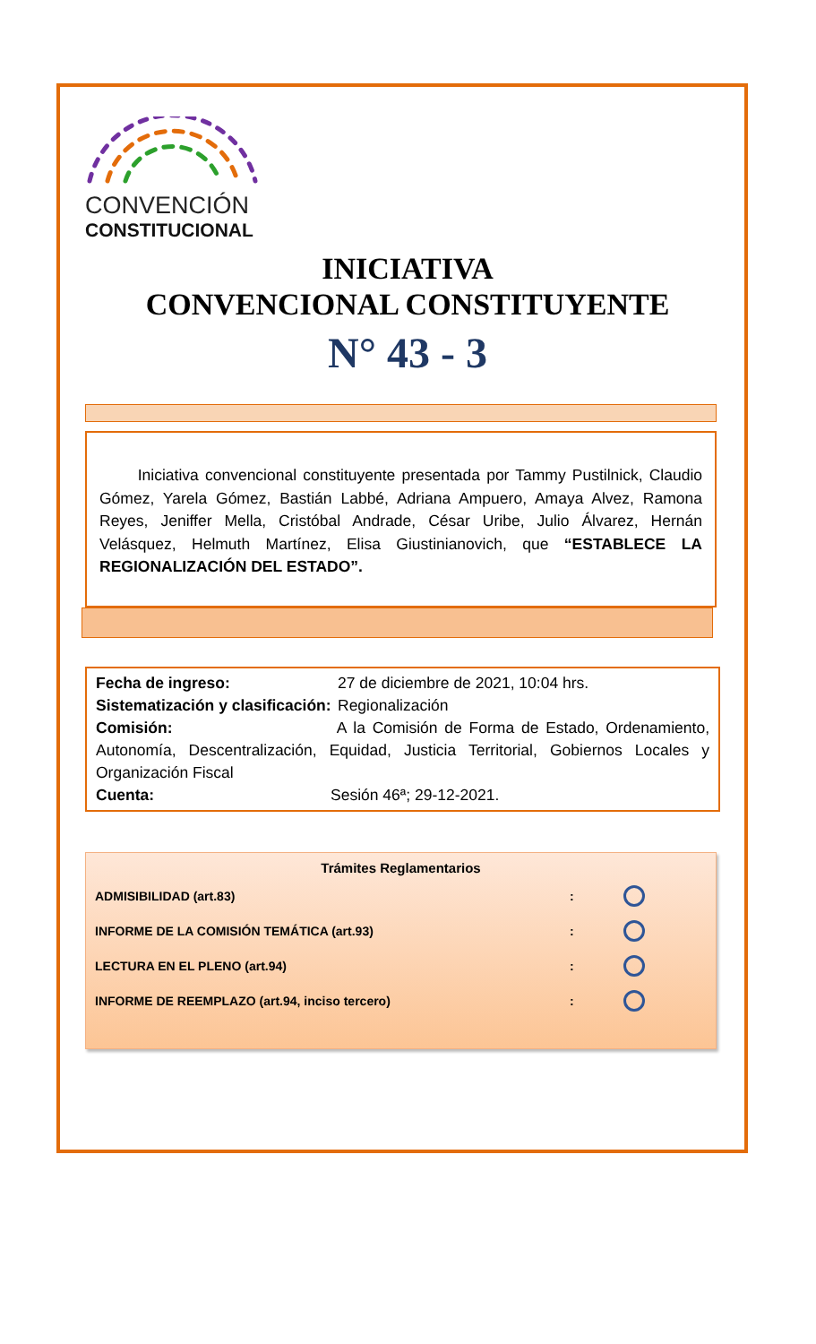CONVENCIÓN
CONSTITUCIONAL
INICIATIVA
CONVENCIONAL CONSTITUYENTE
N° 43 - 3
Iniciativa convencional constituyente presentada por Tammy Pustilnick, Claudio Gómez, Yarela Gómez, Bastián Labbé, Adriana Ampuero, Amaya Alvez, Ramona Reyes, Jeniffer Mella, Cristóbal Andrade, César Uribe, Julio Álvarez, Hernán Velásquez, Helmuth Martínez, Elisa Giustinianovich, que “ESTABLECE LA REGIONALIZACIÓN DEL ESTADO”.
Fecha de ingreso: 27 de diciembre de 2021, 10:04 hrs.
Sistematización y clasificación: Regionalización
Comisión: A la Comisión de Forma de Estado, Ordenamiento, Autonomía, Descentralización, Equidad, Justicia Territorial, Gobiernos Locales y Organización Fiscal
Cuenta: Sesión 46ª; 29-12-2021.
Trámites Reglamentarios
ADMISIBILIDAD (art.83):
INFORME DE LA COMISIÓN TEMÁTICA (art.93):
LECTURA EN EL PLENO (art.94):
INFORME DE REEMPLAZO (art.94, inciso tercero):